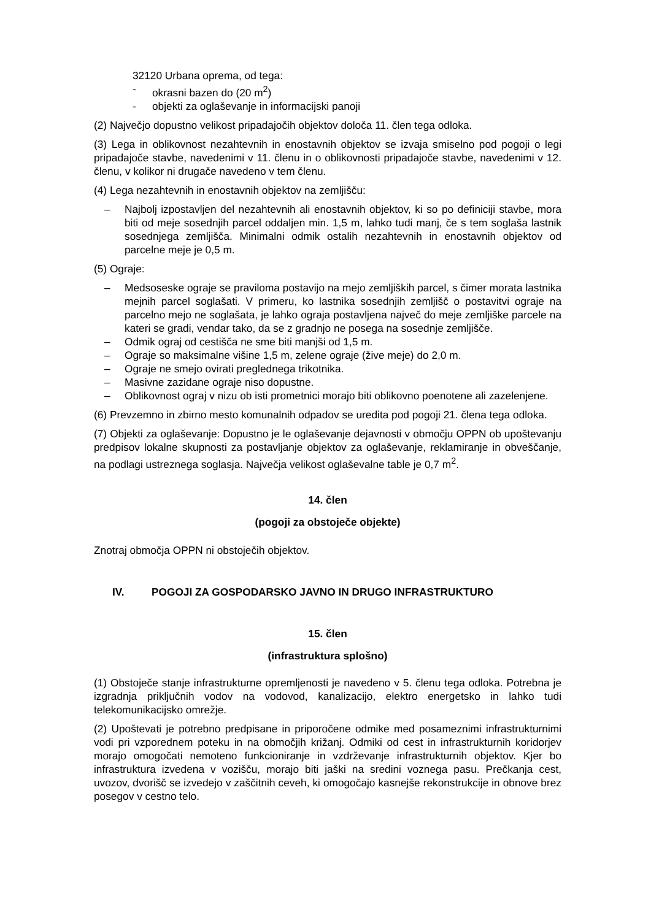32120 Urbana oprema, od tega:
- okrasni bazen do (20 m<sup>2</sup>)
- objekti za oglaševanje in informacijski panoji
(2) Največjo dopustno velikost pripadajočih objektov določa 11. člen tega odloka.
(3) Lega in oblikovnost nezahtevnih in enostavnih objektov se izvaja smiselno pod pogoji o legi pripadajoče stavbe, navedenimi v 11. členu in o oblikovnosti pripadajoče stavbe, navedenimi v 12. členu, v kolikor ni drugače navedeno v tem členu.
(4) Lega nezahtevnih in enostavnih objektov na zemljišču:
– Najbolj izpostavljen del nezahtevnih ali enostavnih objektov, ki so po definiciji stavbe, mora biti od meje sosednjih parcel oddaljen min. 1,5 m, lahko tudi manj, če s tem soglaša lastnik sosednjega zemljišča. Minimalni odmik ostalih nezahtevnih in enostavnih objektov od parcelne meje je 0,5 m.
(5) Ograje:
– Medsoseske ograje se praviloma postavijo na mejo zemljiških parcel, s čimer morata lastnika mejnih parcel soglašati. V primeru, ko lastnika sosednjih zemljišč o postavitvi ograje na parcelno mejo ne soglašata, je lahko ograja postavljena največ do meje zemljiške parcele na kateri se gradi, vendar tako, da se z gradnjo ne posega na sosednje zemljišče.
– Odmik ograj od cestišča ne sme biti manjši od 1,5 m.
– Ograje so maksimalne višine 1,5 m, zelene ograje (žive meje) do 2,0 m.
– Ograje ne smejo ovirati preglednega trikotnika.
– Masivne zazidane ograje niso dopustne.
– Oblikovnost ograj v nizu ob isti prometnici morajo biti oblikovno poenotene ali zazelenjene.
(6) Prevzemno in zbirno mesto komunalnih odpadov se uredita pod pogoji 21. člena tega odloka.
(7) Objekti za oglaševanje: Dopustno je le oglaševanje dejavnosti v območju OPPN ob upoštevanju predpisov lokalne skupnosti za postavljanje objektov za oglaševanje, reklamiranje in obveščanje, na podlagi ustreznega soglasja. Največja velikost oglaševalne table je 0,7 m<sup>2</sup>.
14. člen
(pogoji za obstoječe objekte)
Znotraj območja OPPN ni obstoječih objektov.
IV. POGOJI ZA GOSPODARSKO JAVNO IN DRUGO INFRASTRUKTURO
15. člen
(infrastruktura splošno)
(1) Obstoječe stanje infrastrukturne opremljenosti je navedeno v 5. členu tega odloka. Potrebna je izgradnja priključnih vodov na vodovod, kanalizacijo, elektro energetsko in lahko tudi telekomunikacijsko omrežje.
(2) Upoštevati je potrebno predpisane in priporočene odmike med posameznimi infrastrukturnimi vodi pri vzporednem poteku in na območjih križanj. Odmiki od cest in infrastrukturnih koridorjev morajo omogočati nemoteno funkcioniranje in vzdrževanje infrastrukturnih objektov. Kjer bo infrastruktura izvedena v vozišču, morajo biti jaški na sredini voznega pasu. Prečkanja cest, uvozov, dvorišč se izvedejo v zaščitnih ceveh, ki omogočajo kasnejše rekonstrukcije in obnove brez posegov v cestno telo.